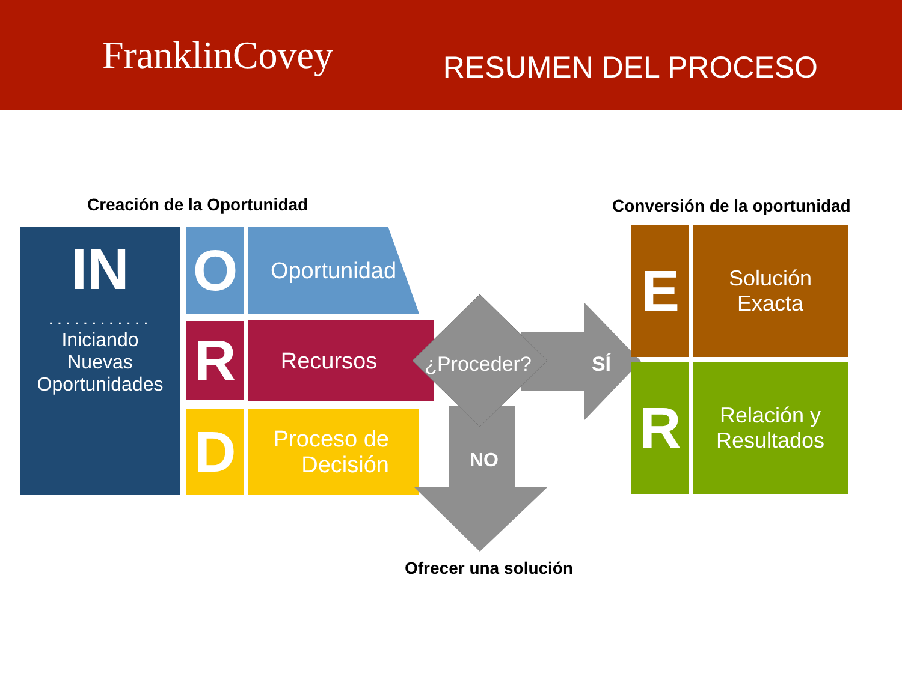FranklinCovey
RESUMEN DEL PROCESO
Creación de la Oportunidad Conversión de la oportunidad
IN
............
Iniciando
Nuevas
Oportunidades
O Oportunidad
R Recursos
D
Proceso de
Decisión
¿Proceder?
SÍ
NO
Ofrecer una solución
E
Solución
Exacta
R
Relación y
Resultados